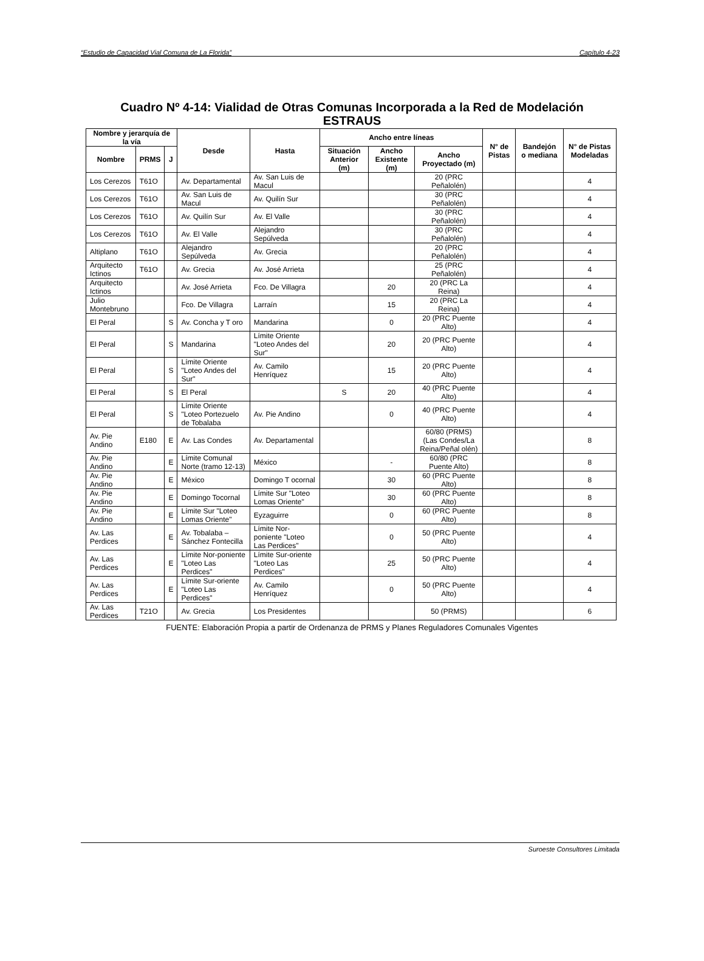“Estudio de Capacidad Vial Comuna de La Florida” Capítulo 4-23
Cuadro Nº 4-14: Vialidad de Otras Comunas Incorporada a la Red de Modelación
ESTRAUS
| Nombre y jerarquía de la vía | | | Desde | Hasta | Ancho entre líneas | | | N° de Pistas | Bandejón o mediana | N° de Pistas Modeladas |
| --- | --- | --- | --- | --- | --- | --- | --- | --- | --- | --- |
| Nombre | PRMS | J | | | Situación Anterior (m) | Ancho Existente (m) | Ancho Proyectado (m) | | | |
| Los Cerezos | T61O | | Av. Departamental | Av. San Luis de Macul | | | 20 (PRC Peñalolén) | | | 4 |
| Los Cerezos | T61O | | Av. San Luis de Macul | Av. Quilín Sur | | | 30 (PRC Peñalolén) | | | 4 |
| Los Cerezos | T61O | | Av. Quilín Sur | Av. El Valle | | | 30 (PRC Peñalolén) | | | 4 |
| Los Cerezos | T61O | | Av. El Valle | Alejandro Sepúlveda | | | 30 (PRC Peñalolén) | | | 4 |
| Altiplano | T61O | | Alejandro Sepúlveda | Av. Grecia | | | 20 (PRC Peñalolén) | | | 4 |
| Arquitecto Ictinos | T61O | | Av. Grecia | Av. José Arrieta | | | 25 (PRC Peñalolén) | | | 4 |
| Arquitecto Ictinos | | | Av. José Arrieta | Fco. De Villagra | | 20 | 20 (PRC La Reina) | | | 4 |
| Julio Montebruno | | | Fco. De Villagra | Larraín | | 15 | 20 (PRC La Reina) | | | 4 |
| El Peral | | S | Av. Concha y T oro | Mandarina | | 0 | 20 (PRC Puente Alto) | | | 4 |
| El Peral | | S | Mandarina | Límite Oriente "Loteo Andes del Sur" | | 20 | 20 (PRC Puente Alto) | | | 4 |
| El Peral | | S | Límite Oriente "Loteo Andes del Sur" | Av. Camilo Henríquez | | 15 | 20 (PRC Puente Alto) | | | 4 |
| El Peral | | S | El Peral | | S | 20 | 40 (PRC Puente Alto) | | | 4 |
| El Peral | | S | Límite Oriente "Loteo Portezuelo de Tobalaba | Av. Pie Andino | | 0 | 40 (PRC Puente Alto) | | | 4 |
| Av. Pie Andino | E180 | E | Av. Las Condes | Av. Departamental | | | 60/80 (PRMS) (Las Condes/La Reina/Peñal olén) | | | 8 |
| Av. Pie Andino | | E | Límite Comunal Norte (tramo 12-13) | México | | - | 60/80 (PRC Puente Alto) | | | 8 |
| Av. Pie Andino | | E | México | Domingo T ocornal | | 30 | 60 (PRC Puente Alto) | | | 8 |
| Av. Pie Andino | | E | Domingo Tocornal | Límite Sur "Loteo Lomas Oriente" | | 30 | 60 (PRC Puente Alto) | | | 8 |
| Av. Pie Andino | | E | Límite Sur "Loteo Lomas Oriente" | Eyzaguirre | | 0 | 60 (PRC Puente Alto) | | | 8 |
| Av. Las Perdices | | E | Av. Tobalaba – Sánchez Fontecilla | Límite Nor-poniente "Loteo Las Perdices" | | 0 | 50 (PRC Puente Alto) | | | 4 |
| Av. Las Perdices | | E | Límite Nor-poniente "Loteo Las Perdices" | Límite Sur-oriente "Loteo Las Perdices" | | 25 | 50 (PRC Puente Alto) | | | 4 |
| Av. Las Perdices | | E | Límite Sur-oriente "Loteo Las Perdices" | Av. Camilo Henríquez | | 0 | 50 (PRC Puente Alto) | | | 4 |
| Av. Las Perdices | T21O | | Av. Grecia | Los Presidentes | | | 50 (PRMS) | | | 6 |
FUENTE: Elaboración Propia a partir de Ordenanza de PRMS y Planes Reguladores Comunales Vigentes
Suroeste Consultores Limitada